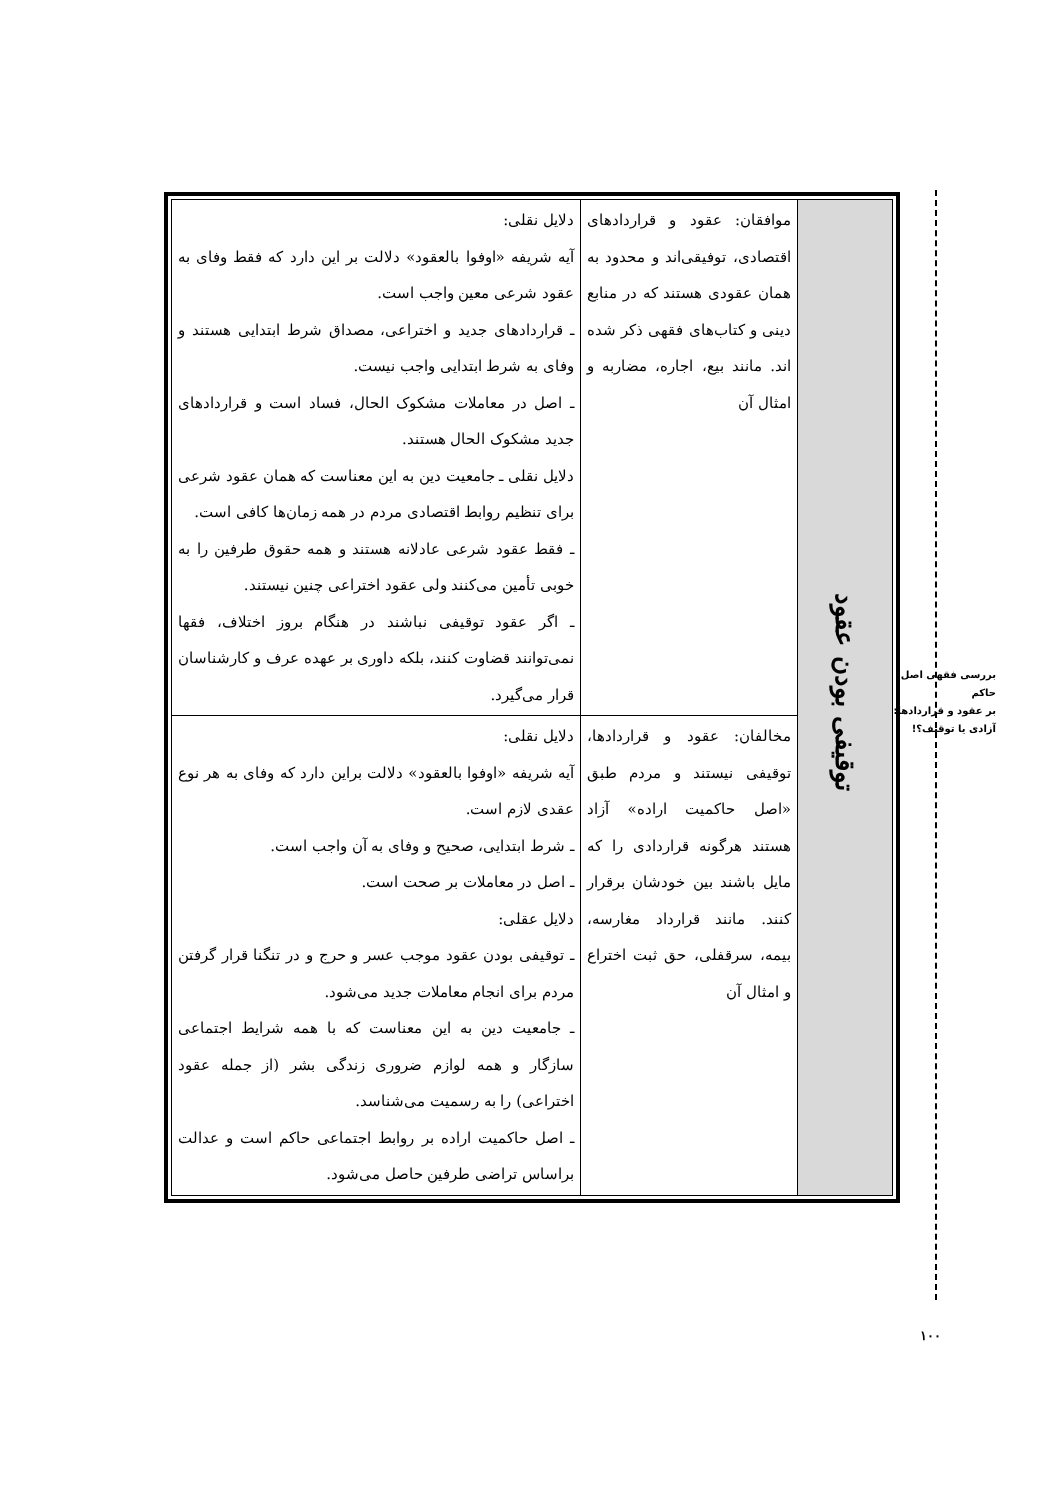| توقیفی بودن عقود | موافقان: عقود و قراردادهای اقتصادی، توفیقی‌اند و محدود به همان عقودی هستند که در منابع دینی و کتاب‌های فقهی ذکر شده اند. مانند بیع، اجاره، مضاربه و امثال آن | دلایل نقلی: آیه شریفه «اوفوا بالعقود» دلالت بر این دارد که فقط وفای به عقود شرعی معین واجب است. ـ قراردادهای جدید و اختراعی، مصداق شرط ابتدایی هستند و وفای به شرط ابتدایی واجب نیست. ـ اصل در معاملات مشکوک الحال، فساد است و قراردادهای جدید مشکوک الحال هستند. دلایل نقلی ـ جامعیت دین به این معناست که همان عقود شرعی برای تنظیم روابط اقتصادی مردم در همه زمان‌ها کافی است. ـ فقط عقود شرعی عادلانه هستند و همه حقوق طرفین را به خوبی تأمین می‌کنند ولی عقود اختراعی چنین نیستند. ـ اگر عقود توقیفی نباشند در هنگام بروز اختلاف، فقها نمی‌توانند قضاوت کنند، بلکه داوری بر عهده عرف و کارشناسان قرار می‌گیرد. |
| | مخالفان: عقود و قراردادها، توقیفی نیستند و مردم طبق «اصل حاکمیت اراده» آزاد هستند هرگونه قراردادی را که مایل باشند بین خودشان برقرار کنند. مانند قرارداد مغارسه، بیمه، سرقفلی، حق ثبت اختراع و امثال آن | دلایل نقلی: آیه شریفه «اوفوا بالعقود» دلالت براین دارد که وفای به هر نوع عقدی لازم است. ـ شرط ابتدایی، صحیح و وفای به آن واجب است. ـ اصل در معاملات بر صحت است. دلایل عقلی: ـ توقیفی بودن عقود موجب عسر و حرج و در تنگنا قرار گرفتن مردم برای انجام معاملات جدید می‌شود. ـ جامعیت دین به این معناست که با همه شرایط اجتماعی سازگار و همه لوازم ضروری زندگی بشر (از جمله عقود اختراعی) را به رسمیت می‌شناسد. ـ اصل حاکمیت اراده بر روابط اجتماعی حاکم است و عدالت براساس تراضی طرفین حاصل می‌شود. |
بررسی فقهی اصل حاکم
بر عقود و قراردادها:
آزادی یا توقیف؟!
۱۰۰